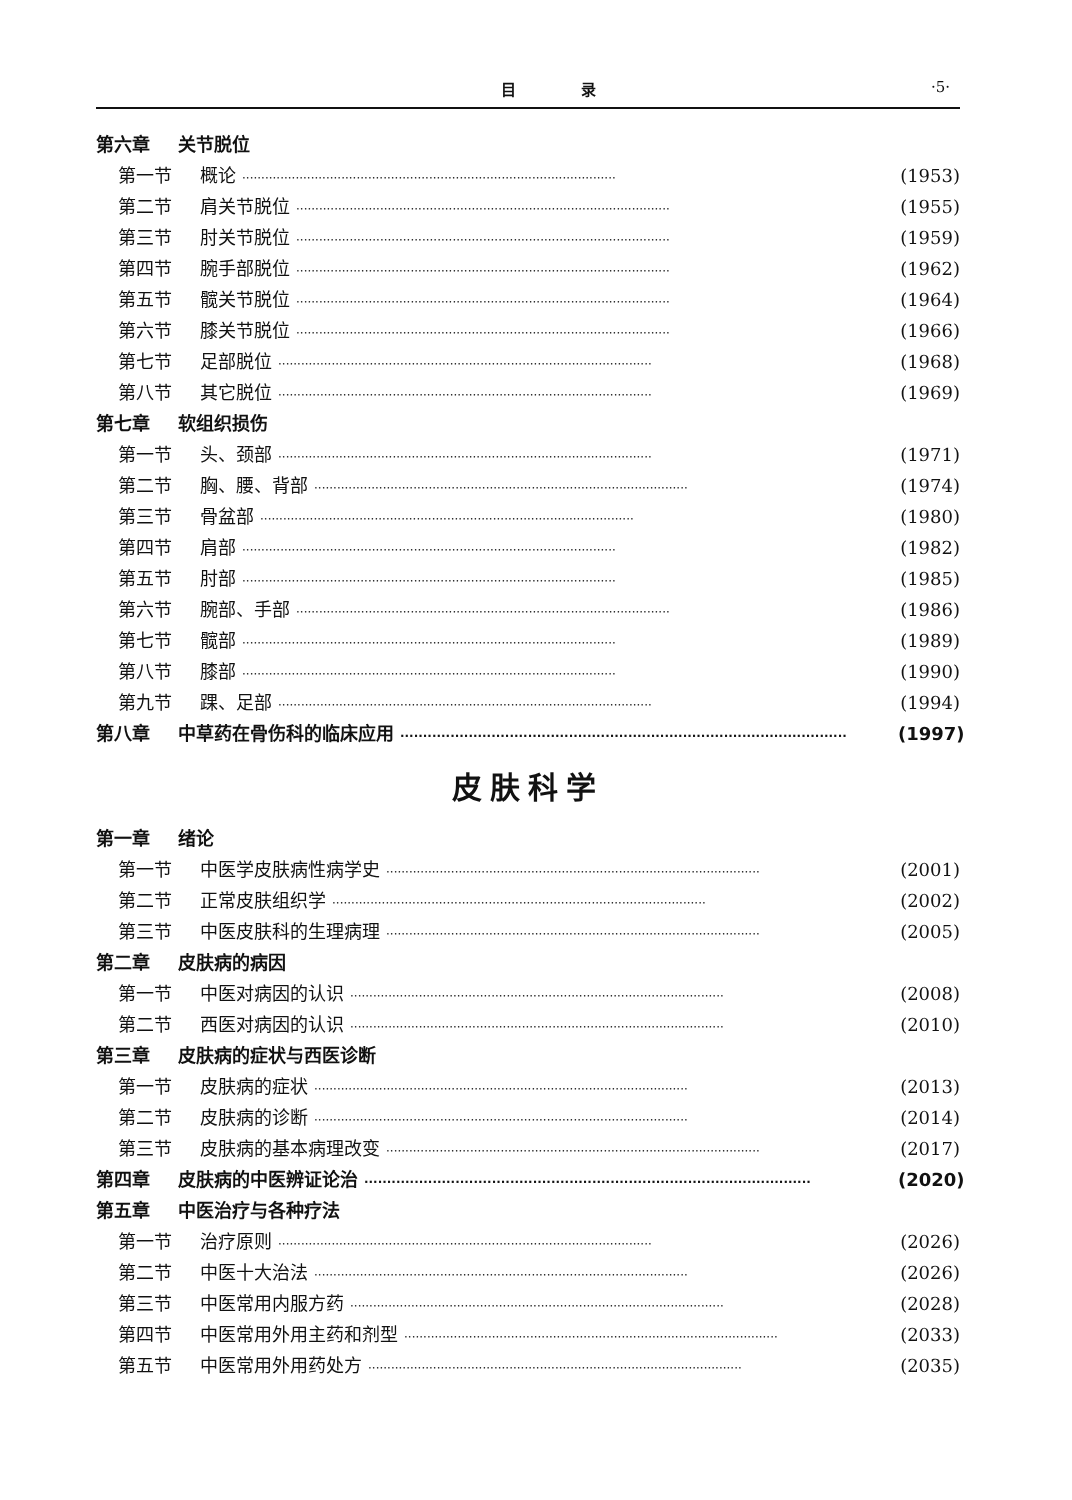目 录 ·5·
第六章 关节脱位
第一节 概论 ·································································································· (1953)
第二节 肩关节脱位 ·································································································· (1955)
第三节 肘关节脱位 ·································································································· (1959)
第四节 腕手部脱位 ·································································································· (1962)
第五节 髋关节脱位 ·································································································· (1964)
第六节 膝关节脱位 ·································································································· (1966)
第七节 足部脱位 ·································································································· (1968)
第八节 其它脱位 ·································································································· (1969)
第七章 软组织损伤
第一节 头、颈部 ·································································································· (1971)
第二节 胸、腰、背部 ·································································································· (1974)
第三节 骨盆部 ·································································································· (1980)
第四节 肩部 ·································································································· (1982)
第五节 肘部 ·································································································· (1985)
第六节 腕部、手部 ·································································································· (1986)
第七节 髋部 ·································································································· (1989)
第八节 膝部 ·································································································· (1990)
第九节 踝、足部 ·································································································· (1994)
第八章 中草药在骨伤科的临床应用 ·································································································· (1997)
皮肤科学
第一章 绪论
第一节 中医学皮肤病性病学史 ·································································································· (2001)
第二节 正常皮肤组织学 ·································································································· (2002)
第三节 中医皮肤科的生理病理 ·································································································· (2005)
第二章 皮肤病的病因
第一节 中医对病因的认识 ·································································································· (2008)
第二节 西医对病因的认识 ·································································································· (2010)
第三章 皮肤病的症状与西医诊断
第一节 皮肤病的症状 ·································································································· (2013)
第二节 皮肤病的诊断 ·································································································· (2014)
第三节 皮肤病的基本病理改变 ·································································································· (2017)
第四章 皮肤病的中医辨证论治 ·································································································· (2020)
第五章 中医治疗与各种疗法
第一节 治疗原则 ·································································································· (2026)
第二节 中医十大治法 ·································································································· (2026)
第三节 中医常用内服方药 ·································································································· (2028)
第四节 中医常用外用主药和剂型 ·································································································· (2033)
第五节 中医常用外用药处方 ·································································································· (2035)